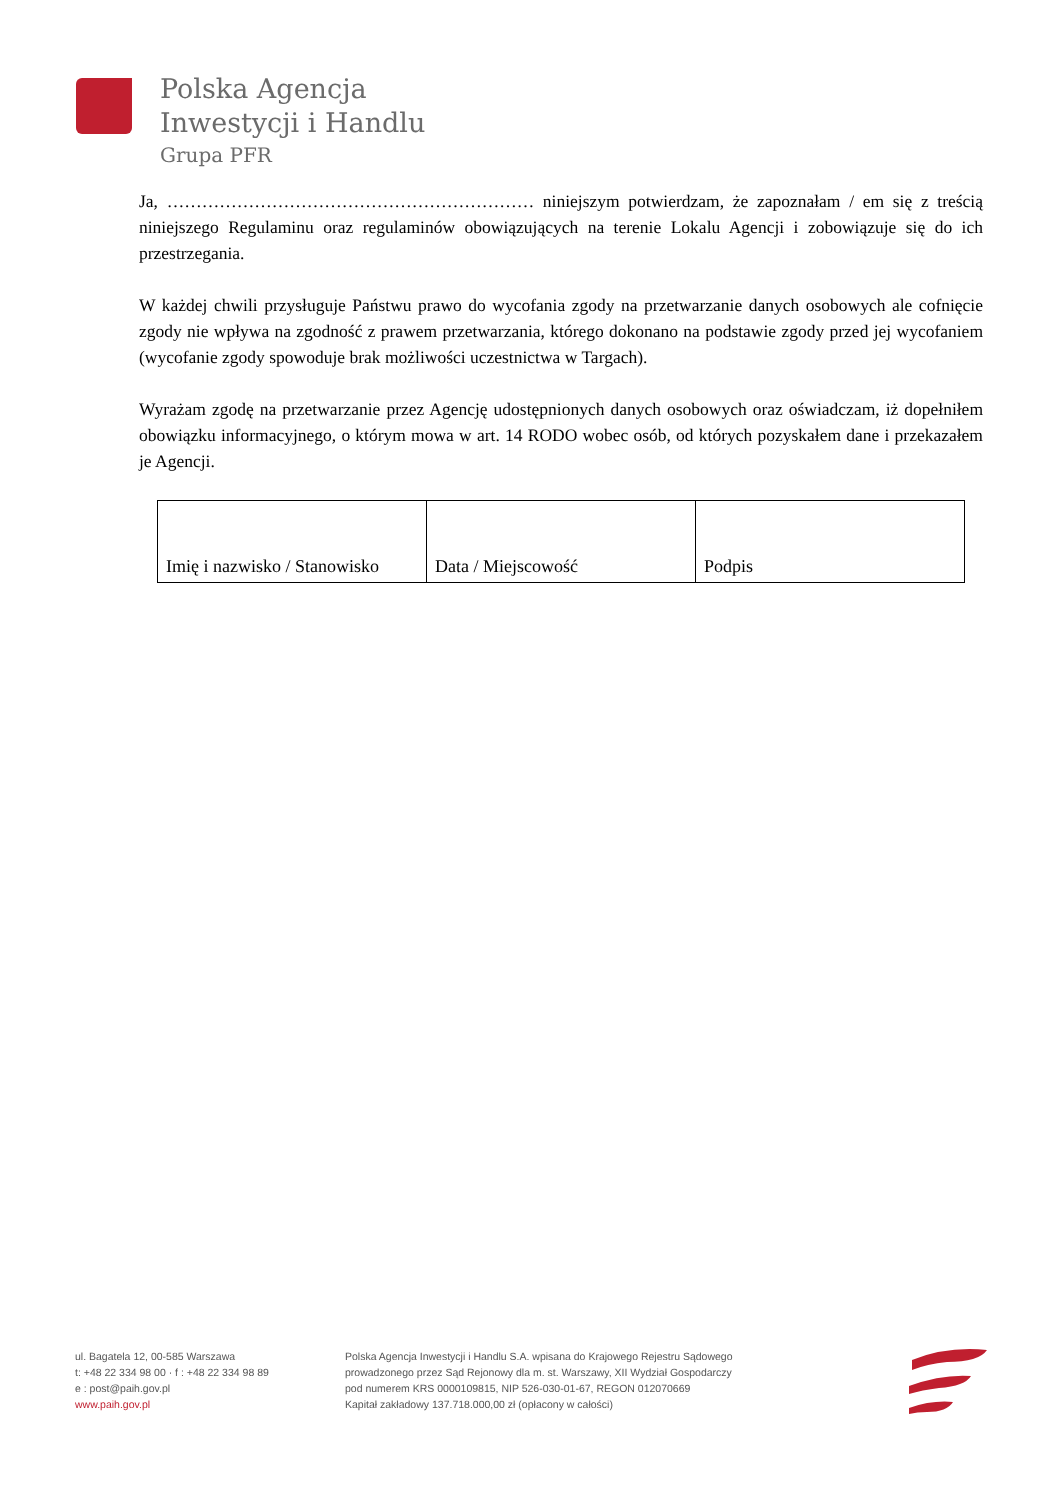Polska Agencja
Inwestycji i Handlu
Grupa PFR
Ja, ……………………………………………………… niniejszym potwierdzam, że zapoznałam / em się z treścią niniejszego Regulaminu oraz regulaminów obowiązujących na terenie Lokalu Agencji i zobowiązuje się do ich przestrzegania.
W każdej chwili przysługuje Państwu prawo do wycofania zgody na przetwarzanie danych osobowych ale cofnięcie zgody nie wpływa na zgodność z prawem przetwarzania, którego dokonano na podstawie zgody przed jej wycofaniem (wycofanie zgody spowoduje brak możliwości uczestnictwa w Targach).
Wyrażam zgodę na przetwarzanie przez Agencję udostępnionych danych osobowych oraz oświadczam, iż dopełniłem obowiązku informacyjnego, o którym mowa w art. 14 RODO wobec osób, od których pozyskałem dane i przekazałem je Agencji.
| Imię i nazwisko / Stanowisko | Data / Miejscowość | Podpis |
ul. Bagatela 12, 00-585 Warszawa
t: +48 22 334 98 00 · f : +48 22 334 98 89
e : post@paih.gov.pl
www.paih.gov.pl
Polska Agencja Inwestycji i Handlu S.A. wpisana do Krajowego Rejestru Sądowego
prowadzonego przez Sąd Rejonowy dla m. st. Warszawy, XII Wydział Gospodarczy
pod numerem KRS 0000109815, NIP 526-030-01-67, REGON 012070669
Kapitał zakładowy 137.718.000,00 zł (opłacony w całości)